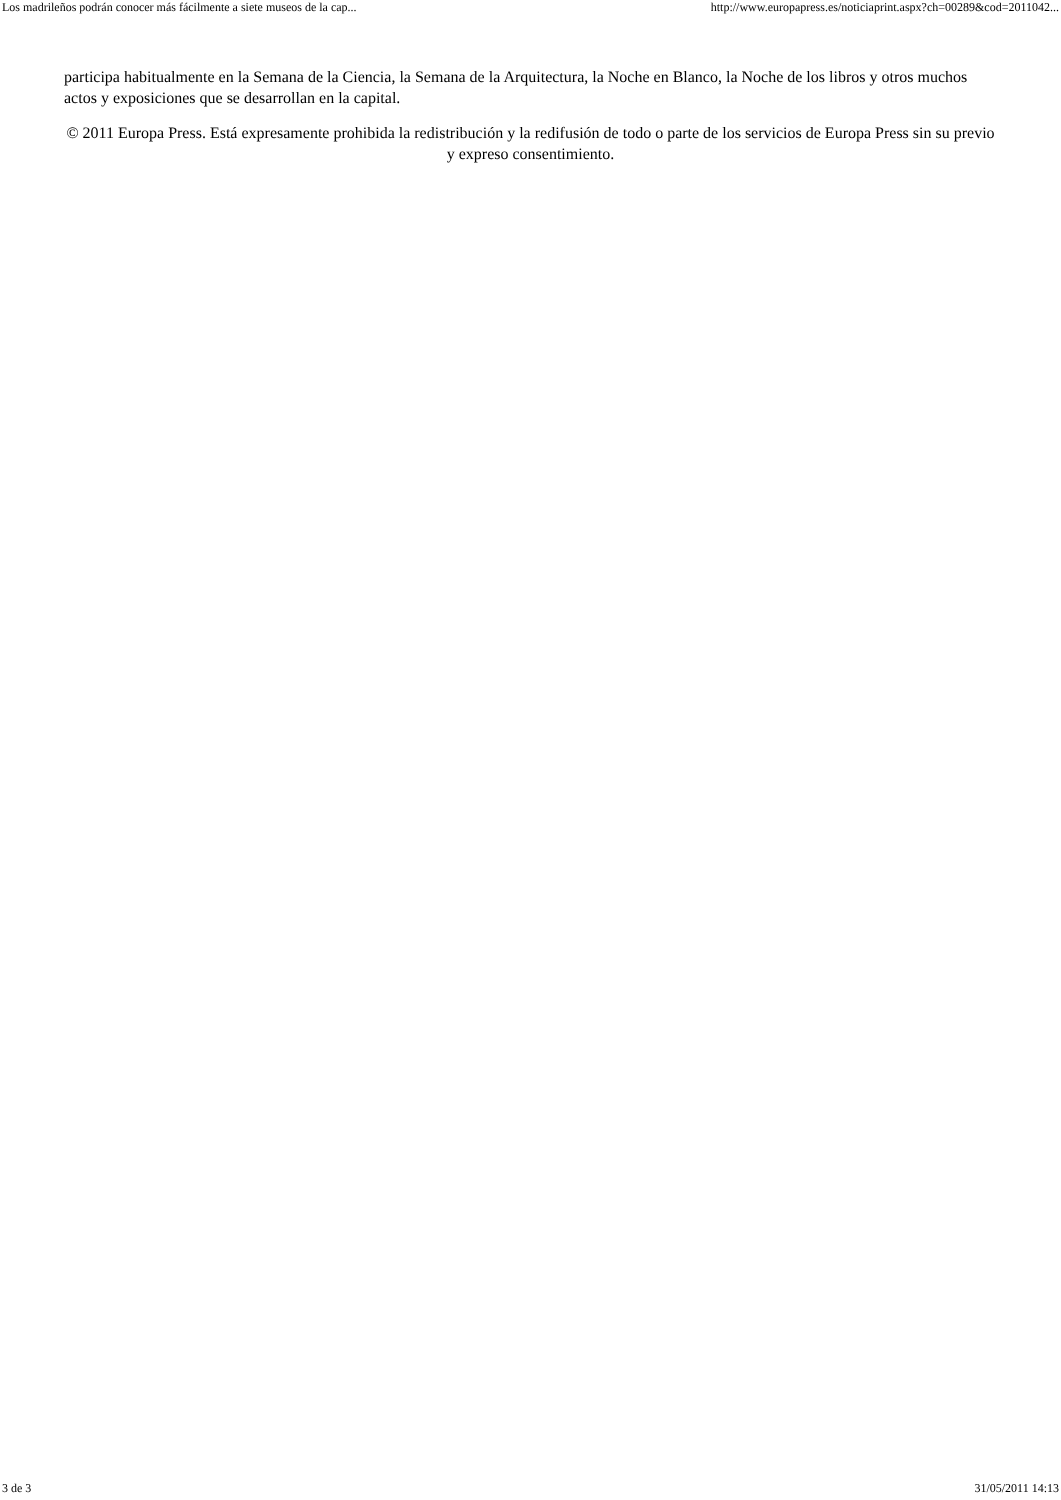Los madrileños podrán conocer más fácilmente a siete museos de la cap... http://www.europapress.es/noticiaprint.aspx?ch=00289&cod=2011042...
participa habitualmente en la Semana de la Ciencia, la Semana de la Arquitectura, la Noche en Blanco, la Noche de los libros y otros muchos actos y exposiciones que se desarrollan en la capital.
© 2011 Europa Press. Está expresamente prohibida la redistribución y la redifusión de todo o parte de los servicios de Europa Press sin su previo y expreso consentimiento.
3 de 3 31/05/2011 14:13